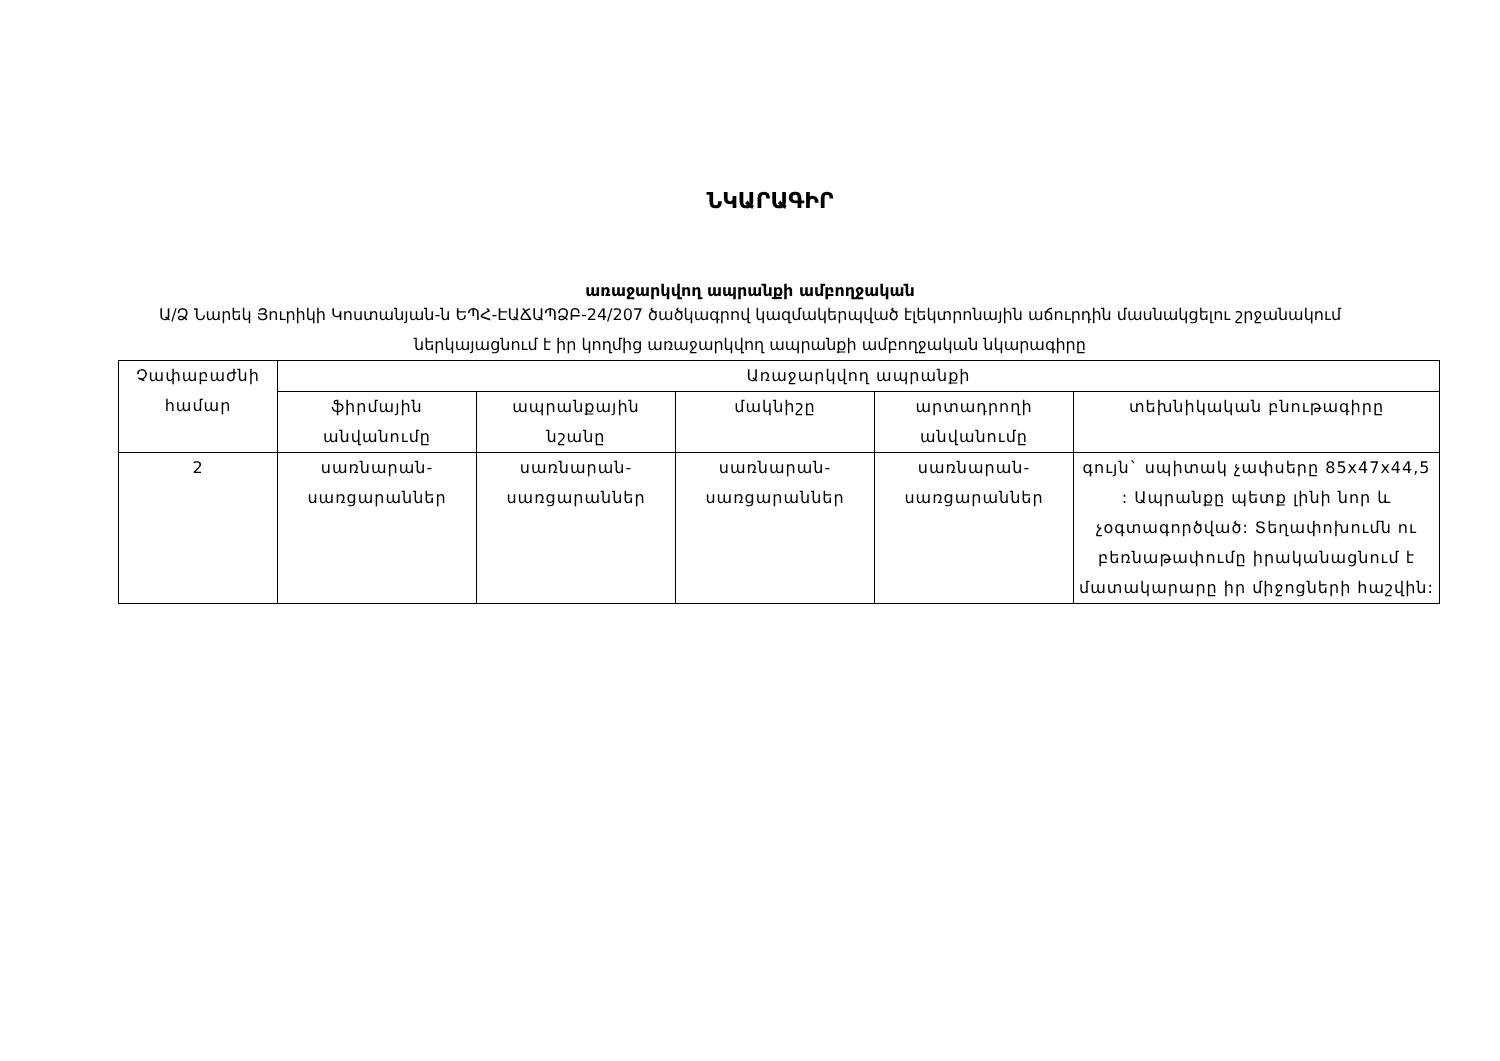ՆԿԱՐԱԳԻՐ
առաջարկվող ապրանքի ամբողջական
Ա/Ձ Նարեկ Յուրիկի Կոստանյան-ն ԵՊՀ-ԷԱՃԱՊՁԲ-24/207 ծածկագրով կազմակերպված էլեկտրոնային աճուրդին մասնակցելու շրջանակում ներկայացնում է իր կողմից առաջարկվող ապրանքի ամբողջական նկարագիրը
| Չափաբաժնի համար | Առաջարկվող ապրանքի | | | | |
| --- | --- | --- | --- | --- | --- |
| | ֆիրմային անվանումը | ապրանքային նշանը | մակնիշը | արտադրողի անվանումը | տեխնիկական բնութագիրը |
| 2 | սառնարան-սառցարաններ | սառնարան-սառցարաններ | սառնարան-սառցարաններ | սառնարան-սառցարաններ | գույն` սպիտակ չափսերը 85x47x44,5 : Ապրանքը պետք լինի նոր և չօգտագործված: Տեղափոխումն ու բեռնաթափումը իրականացնում է մատակարարը իր միջոցների հաշվին: |